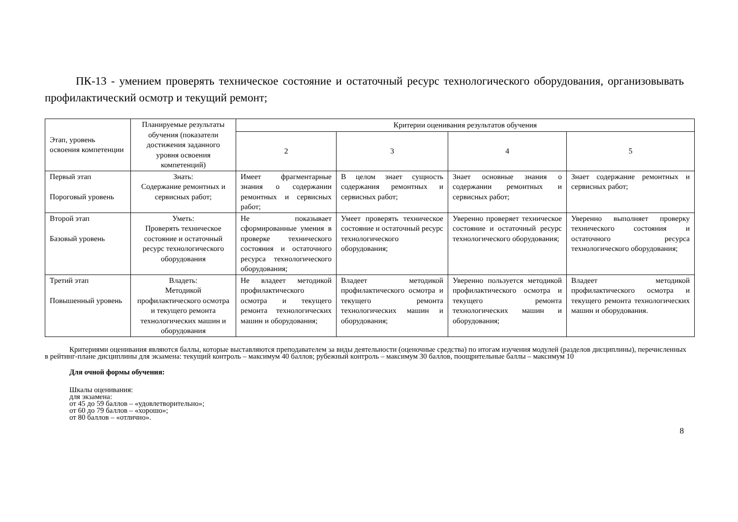ПК-13 - умением проверять техническое состояние и остаточный ресурс технологического оборудования, организовывать профилактический осмотр и текущий ремонт;
| Этап, уровень освоения компетенции | Планируемые результаты обучения (показатели достижения заданного уровня освоения компетенций) | Критерии оценивания результатов обучения | | | |
| --- | --- | --- | --- | --- | --- |
| | | 2 | 3 | 4 | 5 |
| Первый этап Пороговый уровень | Знать: Содержание ремонтных и сервисных работ; | Имеет фрагментарные знания о содержании ремонтных и сервисных работ; | В целом знает сущность содержания ремонтных и сервисных работ; | Знает основные знания о содержании ремонтных и сервисных работ; | Знает содержание ремонтных и сервисных работ; |
| Второй этап Базовый уровень | Уметь: Проверять техническое состояние и остаточный ресурс технологического оборудования | Не показывает сформированные умения в проверке технического состояния и остаточного ресурса технологического оборудования; | Умеет проверять техническое состояние и остаточный ресурс технологического оборудования; | Уверенно проверяет техническое состояние и остаточный ресурс технологического оборудования; | Уверенно выполняет проверку технического состояния и остаточного ресурса технологического оборудования; |
| Третий этап Повышенный уровень | Владеть: Методикой профилактического осмотра и текущего ремонта технологических машин и оборудования | Не владеет методикой профилактического осмотра и текущего ремонта технологических машин и оборудования; | Владеет методикой профилактического осмотра и текущего ремонта технологических машин и оборудования; | Уверенно пользуется методикой профилактического осмотра и текущего ремонта технологических машин и оборудования; | Владеет методикой профилактического осмотра и текущего ремонта технологических машин и оборудования. |
Критериями оценивания являются баллы, которые выставляются преподавателем за виды деятельности (оценочные средства) по итогам изучения модулей (разделов дисциплины), перечисленных в рейтинг-плане дисциплины для экзамена: текущий контроль – максимум 40 баллов; рубежный контроль – максимум 30 баллов, поощрительные баллы – максимум 10
Для очной формы обучения:
Шкалы оценивания:
для экзамена:
от 45 до 59 баллов – «удовлетворительно»;
от 60 до 79 баллов – «хорошо»;
от 80 баллов – «отлично».
8